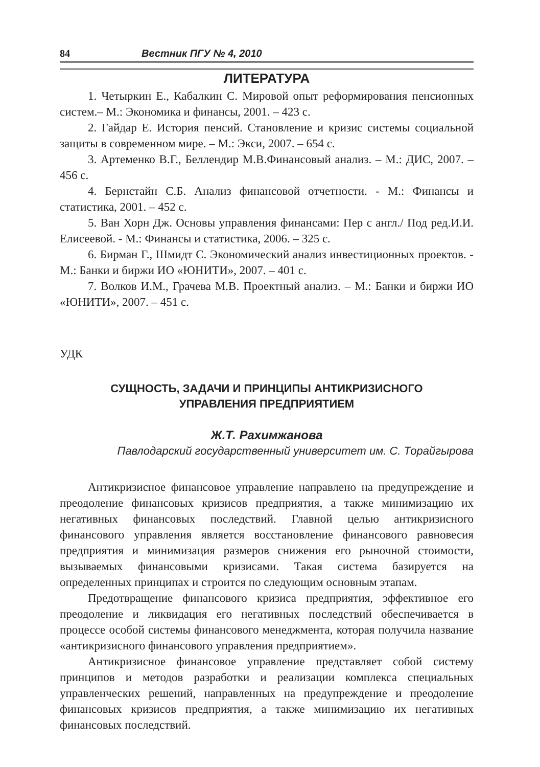84 Вестник ПГУ № 4, 2010
ЛИТЕРАТУРА
1. Четыркин Е., Кабалкин С. Мировой опыт реформирования пенсионных систем.– М.: Экономика и финансы, 2001. – 423 с.
2. Гайдар Е. История пенсий. Становление и кризис системы социальной защиты в современном мире. – М.: Экси, 2007. – 654 с.
3. Артеменко В.Г., Беллендир М.В.Финансовый анализ. – М.: ДИС, 2007. – 456 с.
4. Бернстайн С.Б. Анализ финансовой отчетности. - М.: Финансы и статистика, 2001. – 452 с.
5. Ван Хорн Дж. Основы управления финансами: Пер с англ./ Под ред.И.И. Елисеевой. - М.: Финансы и статистика, 2006. – 325 с.
6. Бирман Г., Шмидт С. Экономический анализ инвестиционных проектов. - М.: Банки и биржи ИО «ЮНИТИ», 2007. – 401 с.
7. Волков И.М., Грачева М.В. Проектный анализ. – М.: Банки и биржи ИО «ЮНИТИ», 2007. – 451 с.
УДК
СУЩНОСТЬ, ЗАДАЧИ И ПРИНЦИПЫ АНТИКРИЗИСНОГО
УПРАВЛЕНИЯ ПРЕДПРИЯТИЕМ
Ж.Т. Рахимжанова
Павлодарский государственный университет им. С. Торайгырова
Антикризисное финансовое управление направлено на предупреждение и преодоление финансовых кризисов предприятия, а также минимизацию их негативных финансовых последствий. Главной целью антикризисного финансового управления является восстановление финансового равновесия предприятия и минимизация размеров снижения его рыночной стоимости, вызываемых финансовыми кризисами. Такая система базируется на определенных принципах и строится по следующим основным этапам.
Предотвращение финансового кризиса предприятия, эффективное его преодоление и ликвидация его негативных последствий обеспечивается в процессе особой системы финансового менеджмента, которая получила название «антикризисного финансового управления предприятием».
Антикризисное финансовое управление представляет собой систему принципов и методов разработки и реализации комплекса специальных управленческих решений, направленных на предупреждение и преодоление финансовых кризисов предприятия, а также минимизацию их негативных финансовых последствий.